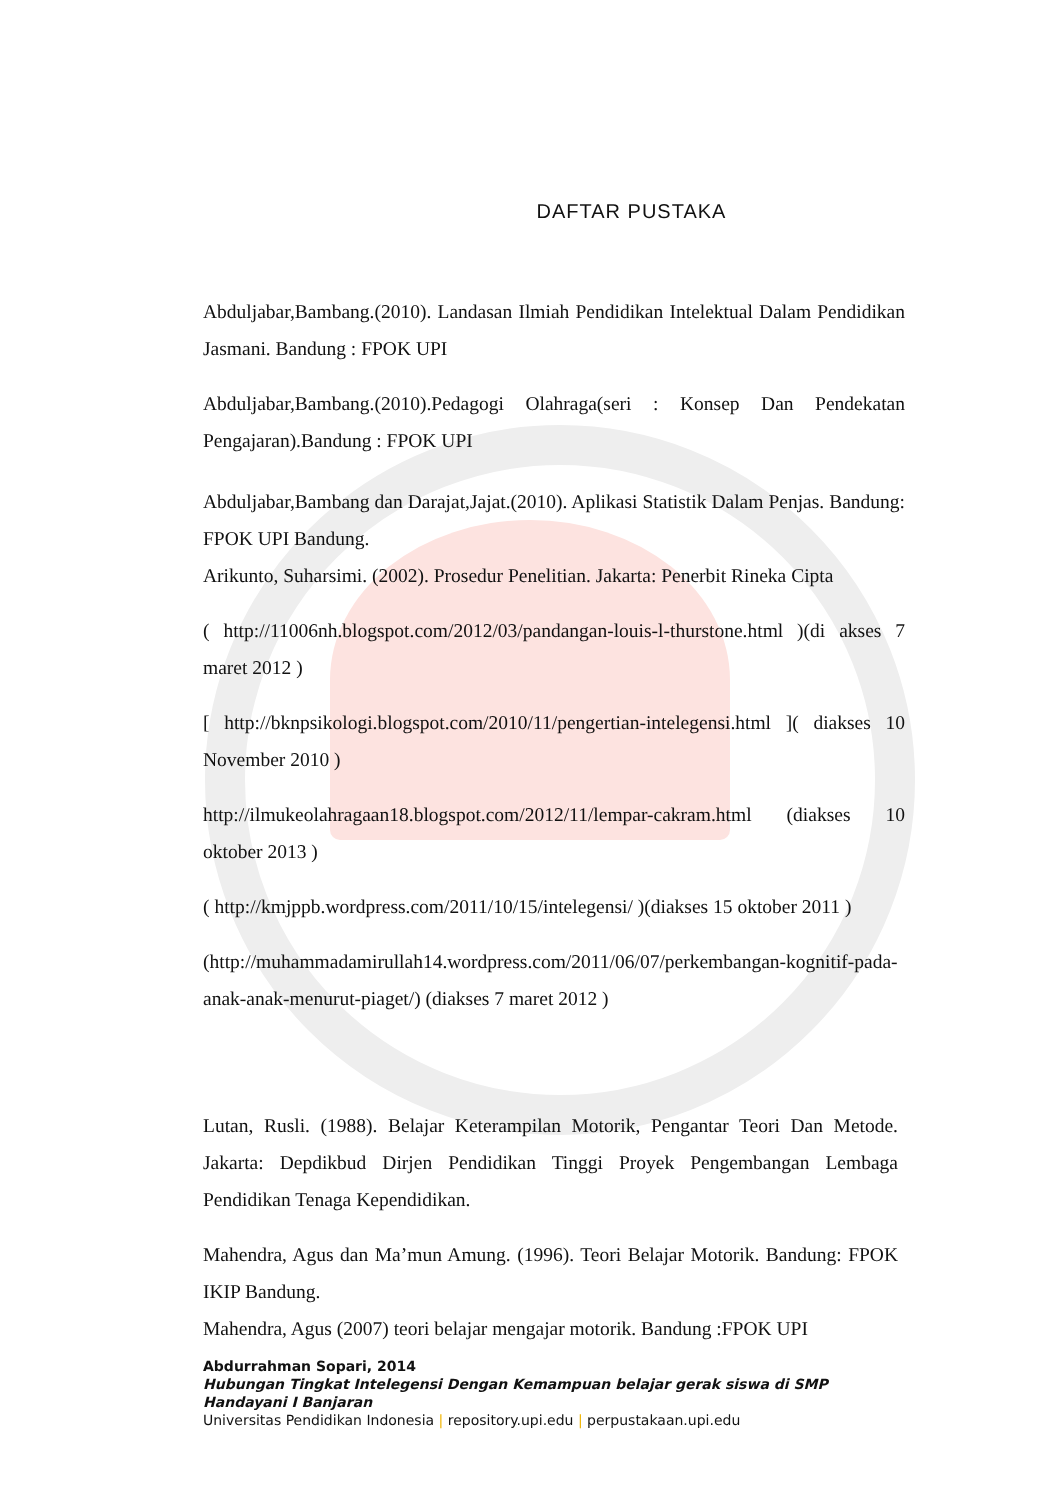DAFTAR PUSTAKA
Abduljabar,Bambang.(2010). Landasan Ilmiah Pendidikan Intelektual Dalam Pendidikan Jasmani. Bandung : FPOK UPI
Abduljabar,Bambang.(2010).Pedagogi Olahraga(seri : Konsep Dan Pendekatan Pengajaran).Bandung : FPOK UPI
Abduljabar,Bambang dan Darajat,Jajat.(2010). Aplikasi Statistik Dalam Penjas. Bandung: FPOK UPI Bandung.
Arikunto, Suharsimi. (2002). Prosedur Penelitian. Jakarta: Penerbit Rineka Cipta
( http://11006nh.blogspot.com/2012/03/pandangan-louis-l-thurstone.html )(di akses 7 maret 2012 )
[ http://bknpsikologi.blogspot.com/2010/11/pengertian-intelegensi.html ]( diakses 10 November 2010 )
http://ilmukeolahragaan18.blogspot.com/2012/11/lempar-cakram.html (diakses 10 oktober 2013 )
( http://kmjppb.wordpress.com/2011/10/15/intelegensi/ )(diakses 15 oktober 2011 )
(http://muhammadamirullah14.wordpress.com/2011/06/07/perkembangan-kognitif-pada-anak-anak-menurut-piaget/) (diakses 7 maret 2012 )
Lutan, Rusli. (1988). Belajar Keterampilan Motorik, Pengantar Teori Dan Metode. Jakarta: Depdikbud Dirjen Pendidikan Tinggi Proyek Pengembangan Lembaga Pendidikan Tenaga Kependidikan.
Mahendra, Agus dan Ma’mun Amung. (1996). Teori Belajar Motorik. Bandung: FPOK IKIP Bandung.
Mahendra, Agus (2007) teori belajar mengajar motorik. Bandung :FPOK UPI
Abdurrahman Sopari, 2014
Hubungan Tingkat Intelegensi Dengan Kemampuan belajar gerak siswa di SMP Handayani I Banjaran
Universitas Pendidikan Indonesia | repository.upi.edu | perpustakaan.upi.edu